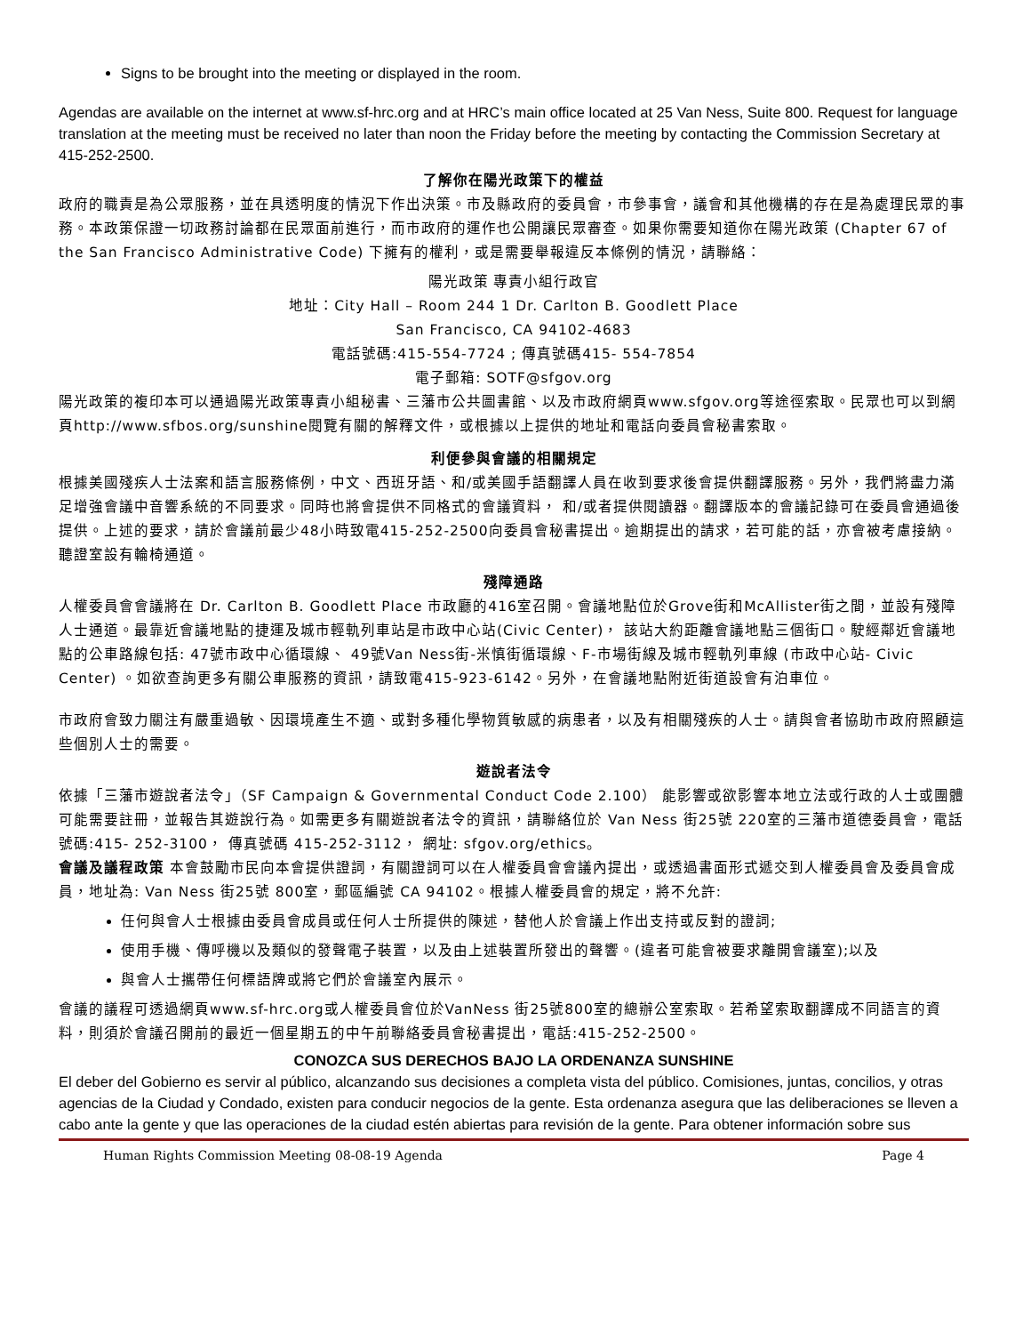Signs to be brought into the meeting or displayed in the room.
Agendas are available on the internet at www.sf-hrc.org and at HRC’s main office located at 25 Van Ness, Suite 800. Request for language translation at the meeting must be received no later than noon the Friday before the meeting by contacting the Commission Secretary at 415-252-2500.
了解你在陽光政策下的權益
政府的職責是為公眾服務，並在具透明度的情況下作出決策。市及縣政府的委員會，市參事會，議會和其他機構的存在是為處理民眾的事務。本政策保證一切政務討論都在民眾面前進行，而市政府的運作也公開讓民眾審查。如果你需要知道你在陽光政策 (Chapter 67 of the San Francisco Administrative Code) 下擁有的權利，或是需要舉報違反本條例的情況，請聯絡：
陽光政策 專責小組行政官
地址：City Hall – Room 244 1 Dr. Carlton B. Goodlett Place
San Francisco, CA 94102-4683
電話號碼:415-554-7724 ; 傳真號碼415- 554-7854
電子郵箱: SOTF@sfgov.org
陽光政策的複印本可以通過陽光政策專責小組秘書、三藩市公共圖書館、以及市政府網頁www.sfgov.org等途徑索取。民眾也可以到網頁http://www.sfbos.org/sunshine閱覽有關的解釋文件，或根據以上提供的地址和電話向委員會秘書索取。
利便參與會議的相關規定
根據美國殘疾人士法案和語言服務條例，中文、西班牙語、和/或美國手語翻譯人員在收到要求後會提供翻譯服務。另外，我們將盡力滿足增強會議中音響系統的不同要求。同時也將會提供不同格式的會議資料， 和/或者提供閱讀器。翻譯版本的會議記錄可在委員會通過後提供。上述的要求，請於會議前最少48小時致電415-252-2500向委員會秘書提出。逾期提出的請求，若可能的話，亦會被考慮接納。聽證室設有輪椅通道。
殘障通路
人權委員會會議將在 Dr. Carlton B. Goodlett Place 市政廳的416室召開。會議地點位於Grove街和McAllister街之間，並設有殘障人士通道。最靠近會議地點的捷運及城市輕軌列車站是市政中心站(Civic Center)， 該站大約距離會議地點三個街口。駛經鄰近會議地點的公車路線包括: 47號市政中心循環線、 49號Van Ness街-米慎街循環線、F-市場街線及城市輕軌列車線 (市政中心站- Civic Center) 。如欲查詢更多有關公車服務的資訊，請致電415-923-6142。另外，在會議地點附近街道設會有泊車位。
市政府會致力關注有嚴重過敏、因環境產生不適、或對多種化學物質敏感的病患者，以及有相關殘疾的人士。請與會者協助市政府照顧這些個別人士的需要。
遊說者法令
依據「三藩市遊說者法令」（SF Campaign & Governmental Conduct Code 2.100） 能影響或欲影響本地立法或行政的人士或團體可能需要註冊，並報告其遊說行為。如需更多有關遊說者法令的資訊，請聯絡位於 Van Ness 街25號 220室的三藩市道德委員會，電話號碼:415- 252-3100， 傳真號碼 415-252-3112， 網址: sfgov.org/ethics。
會議及議程政策 本會鼓勵市民向本會提供證詞，有關證詞可以在人權委員會會議內提出，或透過書面形式遞交到人權委員會及委員會成員，地址為: Van Ness 街25號 800室，郵區編號 CA 94102。根據人權委員會的規定，將不允許:
任何與會人士根據由委員會成員或任何人士所提供的陳述，替他人於會議上作出支持或反對的證詞;
使用手機、傳呼機以及類似的發聲電子裝置，以及由上述裝置所發出的聲響。(違者可能會被要求離開會議室);以及
與會人士攜帶任何標語牌或將它們於會議室內展示。
會議的議程可透過網頁www.sf-hrc.org或人權委員會位於VanNess 街25號800室的總辦公室索取。若希望索取翻譯成不同語言的資料，則須於會議召開前的最近一個星期五的中午前聯絡委員會秘書提出，電話:415-252-2500。
CONOZCA SUS DERECHOS BAJO LA ORDENANZA SUNSHINE
El deber del Gobierno es servir al público, alcanzando sus decisiones a completa vista del público. Comisiones, juntas, concilios, y otras agencias de la Ciudad y Condado, existen para conducir negocios de la gente. Esta ordenanza asegura que las deliberaciones se lleven a cabo ante la gente y que las operaciones de la ciudad estén abiertas para revisión de la gente. Para obtener información sobre sus
Human Rights Commission Meeting 08-08-19 Agenda Page 4